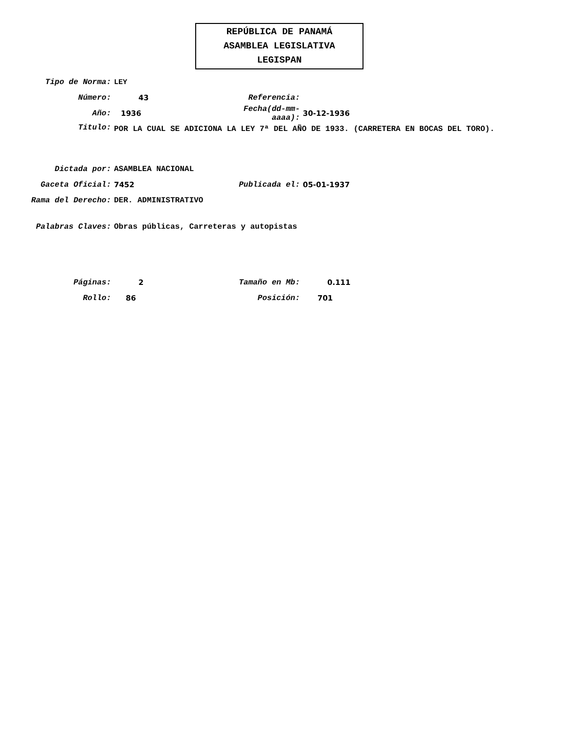REPÚBLICA DE PANAMÁ
ASAMBLEA LEGISLATIVA
LEGISPAN
Tipo de Norma: LEY
Número: 43 Referencia:
Año: 1936
Fecha(dd-mm-aaaa):
30-12-1936
Titulo:
POR LA CUAL SE ADICIONA LA LEY 7ª DEL AÑO DE 1933. (CARRETERA EN BOCAS DEL TORO).
Dictada por: ASAMBLEA NACIONAL
Gaceta Oficial: 7452 Publicada el: 05-01-1937
Rama del Derecho: DER. ADMINISTRATIVO
Palabras Claves:
Obras públicas, Carreteras y autopistas
Páginas: 2 Tamaño en Mb: 0.111
Rollo: 86 Posición: 701